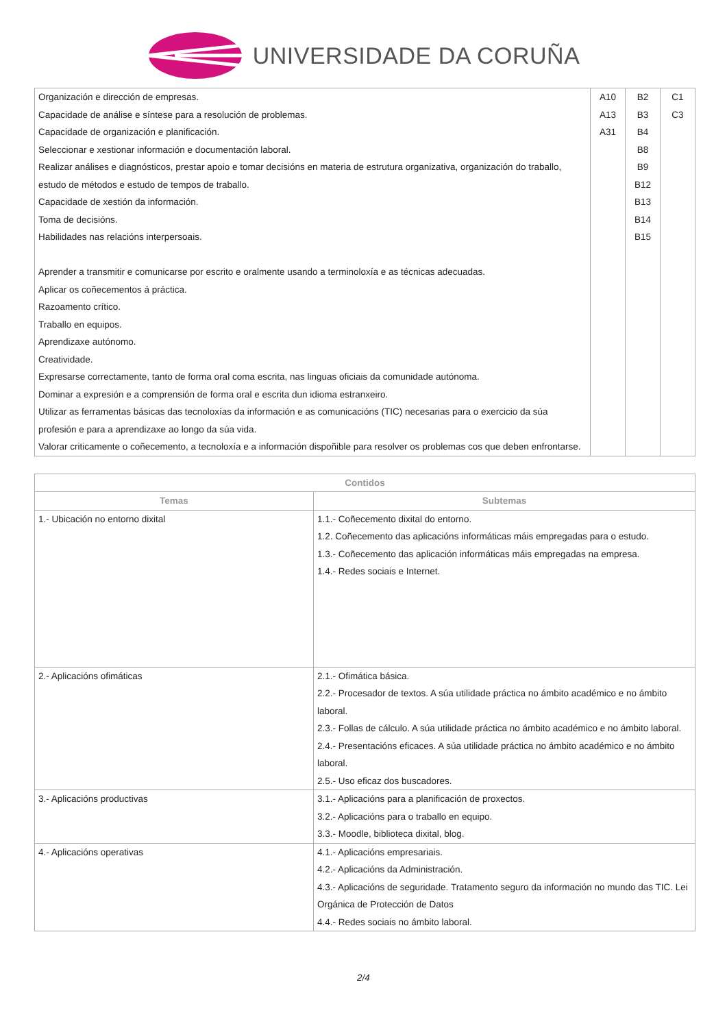UNIVERSIDADE DA CORUÑA
| Organización e dirección de empresas. Capacidade de análise e síntese para a resolución de problemas. Capacidade de organización e planificación. Seleccionar e xestionar información e documentación laboral. Realizar análises e diagnósticos, prestar apoio e tomar decisións en materia de estrutura organizativa, organización do traballo, estudo de métodos e estudo de tempos de traballo. Capacidade de xestión da información. Toma de decisións. Habilidades nas relacións interpersoais. Aprender a transmitir e comunicarse por escrito e oralmente usando a terminoloxía e as técnicas adecuadas. Aplicar os coñecementos á práctica. Razoamento crítico. Traballo en equipos. Aprendizaxe autónomo. Creatividade. Expresarse correctamente, tanto de forma oral coma escrita, nas linguas oficiais da comunidade autónoma. Dominar a expresión e a comprensión de forma oral e escrita dun idioma estranxeiro. Utilizar as ferramentas básicas das tecnoloxías da información e as comunicacións (TIC) necesarias para o exercicio da súa profesión e para a aprendizaxe ao longo da súa vida. Valorar criticamente o coñecemento, a tecnoloxía e a información dispoñible para resolver os problemas cos que deben enfrontarse. | A10 A13 A31 | B2 B3 B4 B8 B9 B12 B13 B14 B15 | C1 C3 |
| Contidos | |
| --- | --- |
| Temas | Subtemas |
| 1.- Ubicación no entorno dixital | 1.1.- Coñecemento dixital do entorno. 1.2. Coñecemento das aplicacións informáticas máis empregadas para o estudo. 1.3.- Coñecemento das aplicación informáticas máis empregadas na empresa. 1.4.- Redes sociais e Internet. |
| 2.- Aplicacións ofimáticas | 2.1.- Ofimática básica. 2.2.- Procesador de textos. A súa utilidade práctica no ámbito académico e no ámbito laboral. 2.3.- Follas de cálculo. A súa utilidade práctica no ámbito académico e no ámbito laboral. 2.4.- Presentacións eficaces. A súa utilidade práctica no ámbito académico e no ámbito laboral. 2.5.- Uso eficaz dos buscadores. |
| 3.- Aplicacións productivas | 3.1.- Aplicacións para a planificación de proxectos. 3.2.- Aplicacións para o traballo en equipo. 3.3.- Moodle, biblioteca dixital, blog. |
| 4.- Aplicacións operativas | 4.1.- Aplicacións empresariais. 4.2.- Aplicacións da Administración. 4.3.- Aplicacións de seguridade. Tratamento seguro da información no mundo das TIC. Lei Orgánica de Protección de Datos 4.4.- Redes sociais no ámbito laboral. |
2/4